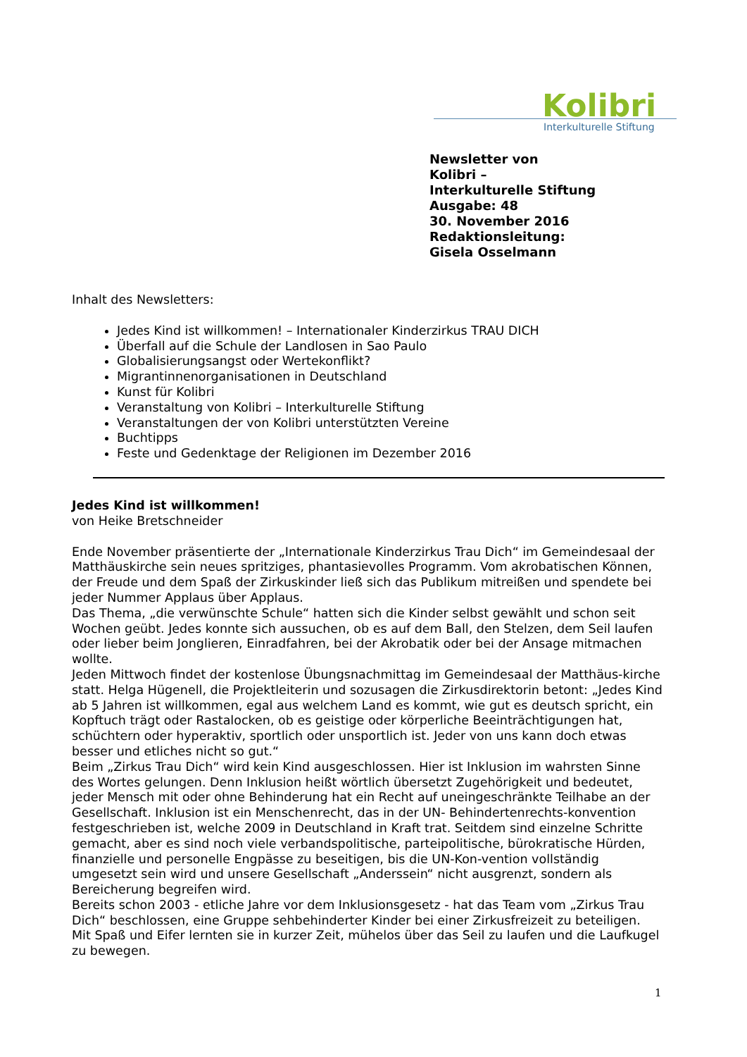Kolibri
Interkulturelle Stiftung
Newsletter von
Kolibri –
Interkulturelle Stiftung
Ausgabe: 48
30. November 2016
Redaktionsleitung:
Gisela Osselmann
Inhalt des Newsletters:
Jedes Kind ist willkommen! – Internationaler Kinderzirkus TRAU DICH
Überfall auf die Schule der Landlosen in Sao Paulo
Globalisierungsangst oder Wertekonflikt?
Migrantinnenorganisationen in Deutschland
Kunst für Kolibri
Veranstaltung von Kolibri – Interkulturelle Stiftung
Veranstaltungen der von Kolibri unterstützten Vereine
Buchtipps
Feste und Gedenktage der Religionen im Dezember 2016
Jedes Kind ist willkommen!
von Heike Bretschneider
Ende November präsentierte der „Internationale Kinderzirkus Trau Dich“ im Gemeindesaal der Matthäuskirche sein neues spritziges, phantasievolles Programm. Vom akrobatischen Können, der Freude und dem Spaß der Zirkuskinder ließ sich das Publikum mitreißen und spendete bei jeder Nummer Applaus über Applaus.
Das Thema, „die verwünschte Schule“ hatten sich die Kinder selbst gewählt und schon seit Wochen geübt. Jedes konnte sich aussuchen, ob es auf dem Ball, den Stelzen, dem Seil laufen oder lieber beim Jonglieren, Einradfahren, bei der Akrobatik oder bei der Ansage mitmachen wollte.
Jeden Mittwoch findet der kostenlose Übungsnachmittag im Gemeindesaal der Matthäus-kirche statt. Helga Hügenell, die Projektleiterin und sozusagen die Zirkusdirektorin betont: „Jedes Kind ab 5 Jahren ist willkommen, egal aus welchem Land es kommt, wie gut es deutsch spricht, ein Kopftuch trägt oder Rastalocken, ob es geistige oder körperliche Beeinträchtigungen hat, schüchtern oder hyperaktiv, sportlich oder unsportlich ist. Jeder von uns kann doch etwas besser und etliches nicht so gut.“
Beim „Zirkus Trau Dich“ wird kein Kind ausgeschlossen. Hier ist Inklusion im wahrsten Sinne des Wortes gelungen. Denn Inklusion heißt wörtlich übersetzt Zugehörigkeit und bedeutet, jeder Mensch mit oder ohne Behinderung hat ein Recht auf uneingeschränkte Teilhabe an der Gesellschaft. Inklusion ist ein Menschenrecht, das in der UN- Behindertenrechts-konvention festgeschrieben ist, welche 2009 in Deutschland in Kraft trat. Seitdem sind einzelne Schritte gemacht, aber es sind noch viele verbandspolitische, parteipolitische, bürokratische Hürden, finanzielle und personelle Engpässe zu beseitigen, bis die UN-Kon-vention vollständig umgesetzt sein wird und unsere Gesellschaft „Anderssein“ nicht ausgrenzt, sondern als Bereicherung begreifen wird.
Bereits schon 2003 - etliche Jahre vor dem Inklusionsgesetz - hat das Team vom „Zirkus Trau Dich“ beschlossen, eine Gruppe sehbehinderter Kinder bei einer Zirkusfreizeit zu beteiligen. Mit Spaß und Eifer lernten sie in kurzer Zeit, mühelos über das Seil zu laufen und die Laufkugel zu bewegen.
1